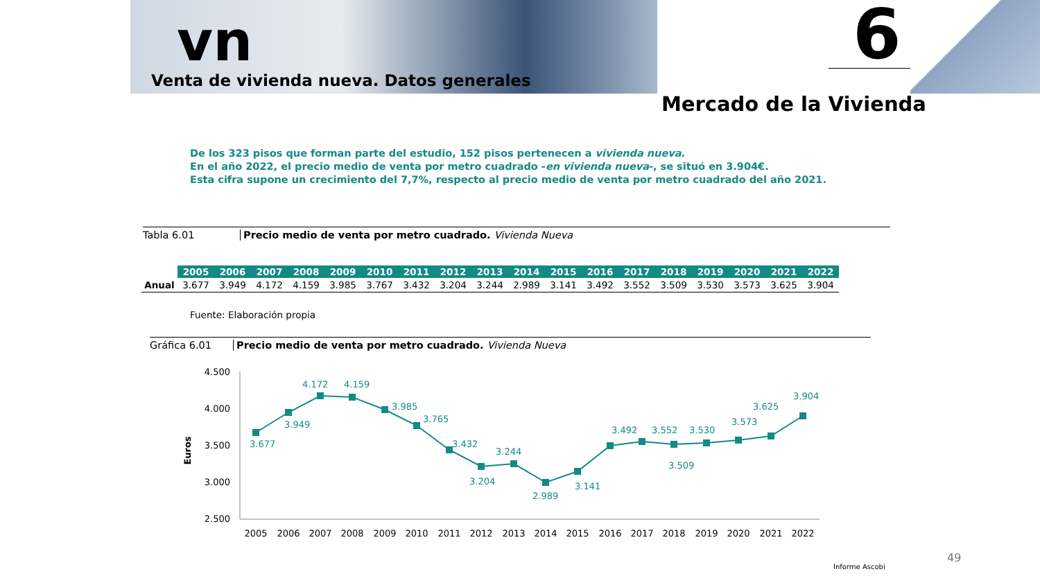vn
Venta de vivienda nueva. Datos generales
6
Mercado de la Vivienda
De los 323 pisos que forman parte del estudio, 152 pisos pertenecen a vivienda nueva.
En el año 2022, el precio medio de venta por metro cuadrado -en vivienda nueva-, se situó en 3.904€.
Esta cifra supone un crecimiento del 7,7%, respecto al precio medio de venta por metro cuadrado del año 2021.
Tabla 6.01 Precio medio de venta por metro cuadrado. Vivienda Nueva
| | 2005 | 2006 | 2007 | 2008 | 2009 | 2010 | 2011 | 2012 | 2013 | 2014 | 2015 | 2016 | 2017 | 2018 | 2019 | 2020 | 2021 | 2022 |
| Anual | 3.677 | 3.949 | 4.172 | 4.159 | 3.985 | 3.767 | 3.432 | 3.204 | 3.244 | 2.989 | 3.141 | 3.492 | 3.552 | 3.509 | 3.530 | 3.573 | 3.625 | 3.904 |
Fuente: Elaboración propia
Gráfica 6.01 Precio medio de venta por metro cuadrado. Vivienda Nueva
4.500
4.000
3.500
3.000
2.500
Euros
3.677
3.949
4.172
4.159
3.985
3.765
3.432
3.204
3.244
2.989
3.141
3.492
3.552
3.509
3.530
3.573
3.625
3.904
2005
2006
2007
2008
2009
2010
2011
2012
2013
2014
2015
2016
2017
2018
2019
2020
2021
2022
49
Informe Ascobi